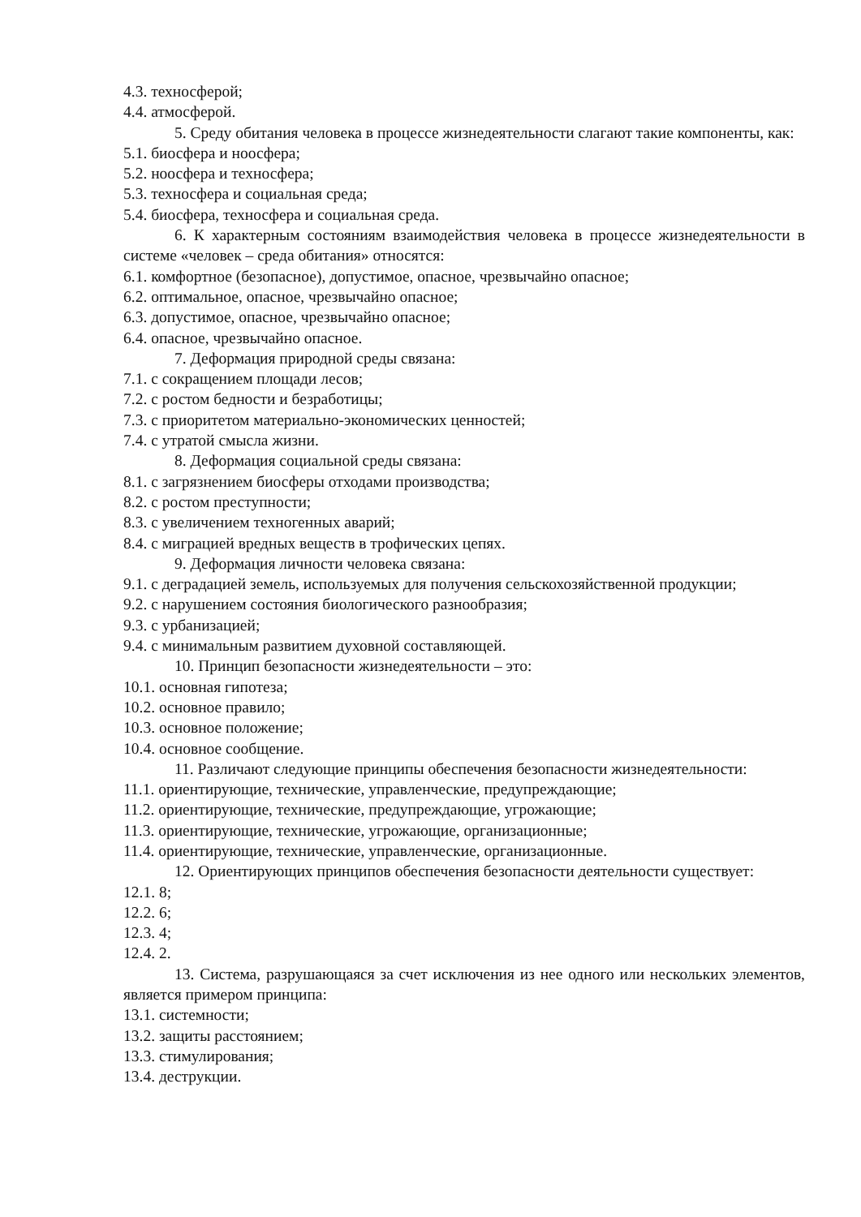4.3. техносферой;
4.4. атмосферой.
5. Среду обитания человека в процессе жизнедеятельности слагают такие компоненты, как:
5.1. биосфера и ноосфера;
5.2. ноосфера и техносфера;
5.3. техносфера и социальная среда;
5.4. биосфера, техносфера и социальная среда.
6. К характерным состояниям взаимодействия человека в процессе жизнедеятельности в системе «человек – среда обитания» относятся:
6.1. комфортное (безопасное), допустимое, опасное, чрезвычайно опасное;
6.2. оптимальное, опасное, чрезвычайно опасное;
6.3. допустимое, опасное, чрезвычайно опасное;
6.4. опасное, чрезвычайно опасное.
7. Деформация природной среды связана:
7.1. с сокращением площади лесов;
7.2. с ростом бедности и безработицы;
7.3. с приоритетом материально-экономических ценностей;
7.4. с утратой смысла жизни.
8. Деформация социальной среды связана:
8.1. с загрязнением биосферы отходами производства;
8.2. с ростом преступности;
8.3. с увеличением техногенных аварий;
8.4. с миграцией вредных веществ в трофических цепях.
9. Деформация личности человека связана:
9.1. с деградацией земель, используемых для получения сельскохозяйственной продукции;
9.2. с нарушением состояния биологического разнообразия;
9.3. с урбанизацией;
9.4. с минимальным развитием духовной составляющей.
10. Принцип безопасности жизнедеятельности – это:
10.1. основная гипотеза;
10.2. основное правило;
10.3. основное положение;
10.4. основное сообщение.
11. Различают следующие принципы обеспечения безопасности жизнедеятельности:
11.1. ориентирующие, технические, управленческие, предупреждающие;
11.2. ориентирующие, технические, предупреждающие, угрожающие;
11.3. ориентирующие, технические, угрожающие, организационные;
11.4. ориентирующие, технические, управленческие, организационные.
12. Ориентирующих принципов обеспечения безопасности деятельности существует:
12.1. 8;
12.2. 6;
12.3. 4;
12.4. 2.
13. Система, разрушающаяся за счет исключения из нее одного или нескольких элементов, является примером принципа:
13.1. системности;
13.2. защиты расстоянием;
13.3. стимулирования;
13.4. деструкции.